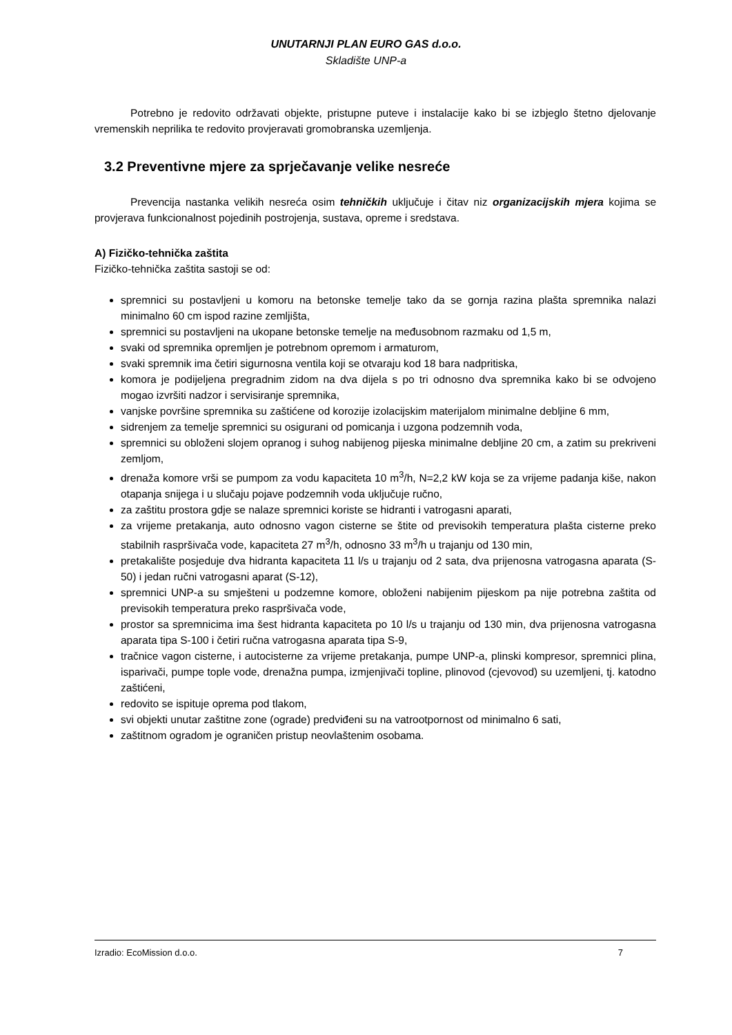UNUTARNJI PLAN EURO GAS d.o.o.
Skladište UNP-a
Potrebno je redovito održavati objekte, pristupne puteve i instalacije kako bi se izbjeglo štetno djelovanje vremenskih neprilika te redovito provjeravati gromobranska uzemljenja.
3.2 Preventivne mjere za sprječavanje velike nesreće
Prevencija nastanka velikih nesreća osim tehničkih uključuje i čitav niz organizacijskih mjera kojima se provjerava funkcionalnost pojedinih postrojenja, sustava, opreme i sredstava.
A) Fizičko-tehnička zaštita
Fizičko-tehnička zaštita sastoji se od:
spremnici su postavljeni u komoru na betonske temelje tako da se gornja razina plašta spremnika nalazi minimalno 60 cm ispod razine zemljišta,
spremnici su postavljeni na ukopane betonske temelje na međusobnom razmaku od 1,5 m,
svaki od spremnika opremljen je potrebnom opremom i armaturom,
svaki spremnik ima četiri sigurnosna ventila koji se otvaraju kod 18 bara nadpritiska,
komora je podijeljena pregradnim zidom na dva dijela s po tri odnosno dva spremnika kako bi se odvojeno mogao izvršiti nadzor i servisiranje spremnika,
vanjske površine spremnika su zaštićene od korozije izolacijskim materijalom minimalne debljine 6 mm,
sidrenjem za temelje spremnici su osigurani od pomicanja i uzgona podzemnih voda,
spremnici su obloženi slojem opranog i suhog nabijenog pijeska minimalne debljine 20 cm, a zatim su prekriveni zemljom,
drenaža komore vrši se pumpom za vodu kapaciteta 10 m<sup>3</sup>/h, N=2,2 kW koja se za vrijeme padanja kiše, nakon otapanja snijega i u slučaju pojave podzemnih voda uključuje ručno,
za zaštitu prostora gdje se nalaze spremnici koriste se hidranti i vatrogasni aparati,
za vrijeme pretakanja, auto odnosno vagon cisterne se štite od previsokih temperatura plašta cisterne preko stabilnih raspršivača vode, kapaciteta 27 m<sup>3</sup>/h, odnosno 33 m<sup>3</sup>/h u trajanju od 130 min,
pretakalište posjeduje dva hidranta kapaciteta 11 l/s u trajanju od 2 sata, dva prijenosna vatrogasna aparata (S-50) i jedan ručni vatrogasni aparat (S-12),
spremnici UNP-a su smješteni u podzemne komore, obloženi nabijenim pijeskom pa nije potrebna zaštita od previsokih temperatura preko raspršivača vode,
prostor sa spremnicima ima šest hidranta kapaciteta po 10 l/s u trajanju od 130 min, dva prijenosna vatrogasna aparata tipa S-100 i četiri ručna vatrogasna aparata tipa S-9,
tračnice vagon cisterne, i autocisterne za vrijeme pretakanja, pumpe UNP-a, plinski kompresor, spremnici plina, isparivači, pumpe tople vode, drenažna pumpa, izmjenjivači topline, plinovod (cjevovod) su uzemljeni, tj. katodno zaštićeni,
redovito se ispituje oprema pod tlakom,
svi objekti unutar zaštitne zone (ograde) predviđeni su na vatrootpornost od minimalno 6 sati,
zaštitnom ogradom je ograničen pristup neovlaštenim osobama.
Izradio: EcoMission d.o.o. 7